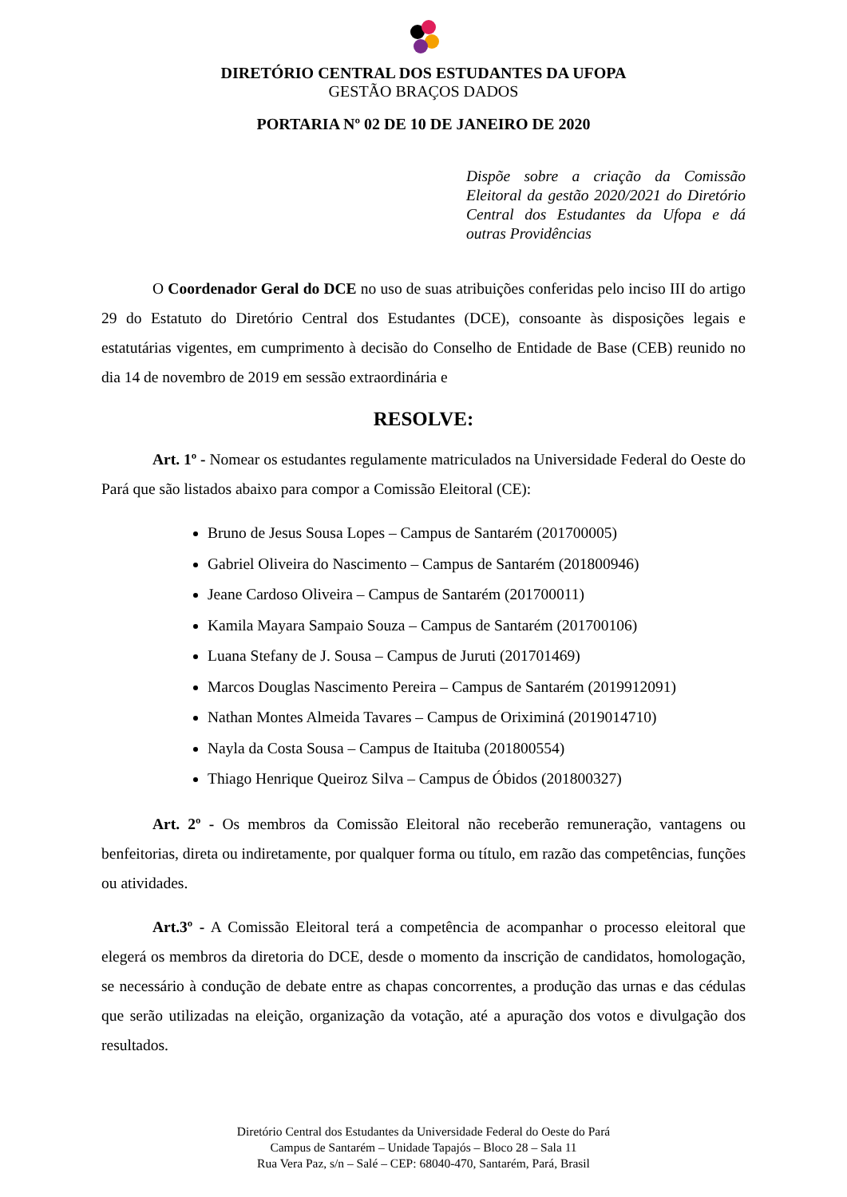DIRETÓRIO CENTRAL DOS ESTUDANTES DA UFOPA
GESTÃO BRAÇOS DADOS
PORTARIA Nº 02 DE 10 DE JANEIRO DE 2020
Dispõe sobre a criação da Comissão Eleitoral da gestão 2020/2021 do Diretório Central dos Estudantes da Ufopa e dá outras Providências
O Coordenador Geral do DCE no uso de suas atribuições conferidas pelo inciso III do artigo 29 do Estatuto do Diretório Central dos Estudantes (DCE), consoante às disposições legais e estatutárias vigentes, em cumprimento à decisão do Conselho de Entidade de Base (CEB) reunido no dia 14 de novembro de 2019 em sessão extraordinária e
RESOLVE:
Art. 1º - Nomear os estudantes regulamente matriculados na Universidade Federal do Oeste do Pará que são listados abaixo para compor a Comissão Eleitoral (CE):
Bruno de Jesus Sousa Lopes – Campus de Santarém (201700005)
Gabriel Oliveira do Nascimento – Campus de Santarém (201800946)
Jeane Cardoso Oliveira – Campus de Santarém (201700011)
Kamila Mayara Sampaio Souza – Campus de Santarém (201700106)
Luana Stefany de J. Sousa – Campus de Juruti (201701469)
Marcos Douglas Nascimento Pereira – Campus de Santarém (2019912091)
Nathan Montes Almeida Tavares – Campus de Oriximiná (2019014710)
Nayla da Costa Sousa – Campus de Itaituba (201800554)
Thiago Henrique Queiroz Silva – Campus de Óbidos (201800327)
Art. 2º - Os membros da Comissão Eleitoral não receberão remuneração, vantagens ou benfeitorias, direta ou indiretamente, por qualquer forma ou título, em razão das competências, funções ou atividades.
Art.3º - A Comissão Eleitoral terá a competência de acompanhar o processo eleitoral que elegerá os membros da diretoria do DCE, desde o momento da inscrição de candidatos, homologação, se necessário à condução de debate entre as chapas concorrentes, a produção das urnas e das cédulas que serão utilizadas na eleição, organização da votação, até a apuração dos votos e divulgação dos resultados.
Diretório Central dos Estudantes da Universidade Federal do Oeste do Pará
Campus de Santarém – Unidade Tapajós – Bloco 28 – Sala 11
Rua Vera Paz, s/n – Salé – CEP: 68040-470, Santarém, Pará, Brasil